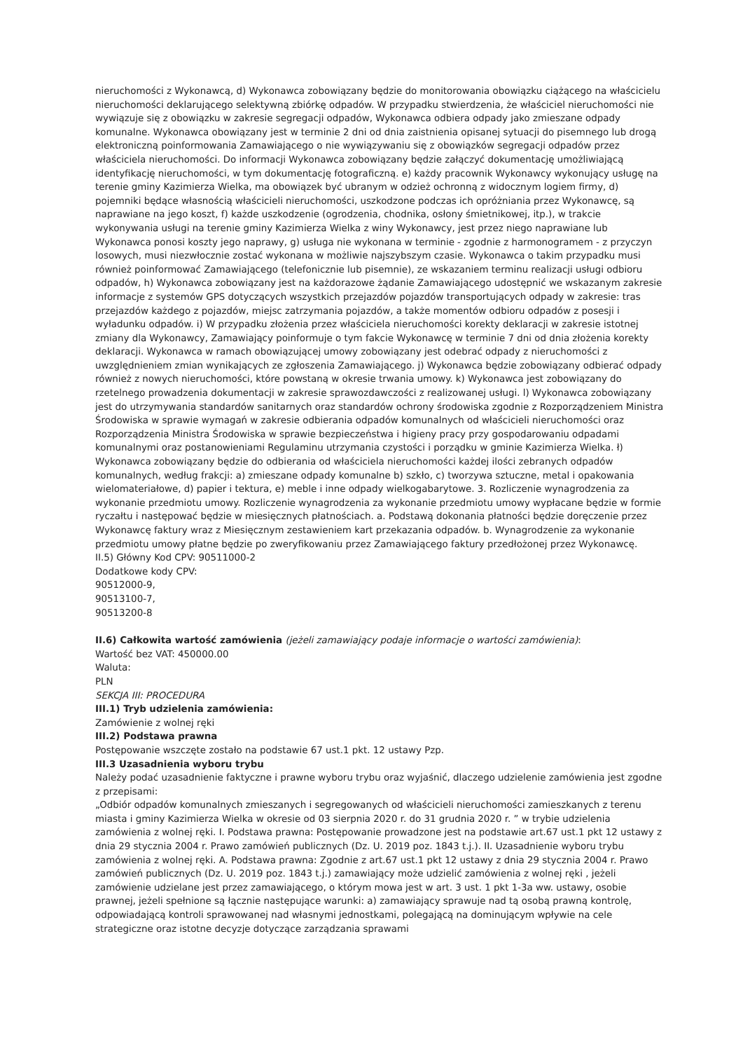nieruchomości z Wykonawcą, d) Wykonawca zobowiązany będzie do monitorowania obowiązku ciążącego na właścicielu nieruchomości deklarującego selektywną zbiórkę odpadów. W przypadku stwierdzenia, że właściciel nieruchomości nie wywiązuje się z obowiązku w zakresie segregacji odpadów, Wykonawca odbiera odpady jako zmieszane odpady komunalne. Wykonawca obowiązany jest w terminie 2 dni od dnia zaistnienia opisanej sytuacji do pisemnego lub drogą elektroniczną poinformowania Zamawiającego o nie wywiązywaniu się z obowiązków segregacji odpadów przez właściciela nieruchomości. Do informacji Wykonawca zobowiązany będzie załączyć dokumentację umożliwiającą identyfikację nieruchomości, w tym dokumentację fotograficzną. e) każdy pracownik Wykonawcy wykonujący usługę na terenie gminy Kazimierza Wielka, ma obowiązek być ubranym w odzież ochronną z widocznym logiem firmy, d) pojemniki będące własnością właścicieli nieruchomości, uszkodzone podczas ich opróżniania przez Wykonawcę, są naprawiane na jego koszt, f) każde uszkodzenie (ogrodzenia, chodnika, osłony śmietnikowej, itp.), w trakcie wykonywania usługi na terenie gminy Kazimierza Wielka z winy Wykonawcy, jest przez niego naprawiane lub Wykonawca ponosi koszty jego naprawy, g) usługa nie wykonana w terminie - zgodnie z harmonogramem - z przyczyn losowych, musi niezwłocznie zostać wykonana w możliwie najszybszym czasie. Wykonawca o takim przypadku musi również poinformować Zamawiającego (telefonicznie lub pisemnie), ze wskazaniem terminu realizacji usługi odbioru odpadów, h) Wykonawca zobowiązany jest na każdorazowe żądanie Zamawiającego udostępnić we wskazanym zakresie informacje z systemów GPS dotyczących wszystkich przejazdów pojazdów transportujących odpady w zakresie: tras przejazdów każdego z pojazdów, miejsc zatrzymania pojazdów, a także momentów odbioru odpadów z posesji i wyładunku odpadów. i) W przypadku złożenia przez właściciela nieruchomości korekty deklaracji w zakresie istotnej zmiany dla Wykonawcy, Zamawiający poinformuje o tym fakcie Wykonawcę w terminie 7 dni od dnia złożenia korekty deklaracji. Wykonawca w ramach obowiązującej umowy zobowiązany jest odebrać odpady z nieruchomości z uwzględnieniem zmian wynikających ze zgłoszenia Zamawiającego. j) Wykonawca będzie zobowiązany odbierać odpady również z nowych nieruchomości, które powstaną w okresie trwania umowy. k) Wykonawca jest zobowiązany do rzetelnego prowadzenia dokumentacji w zakresie sprawozdawczości z realizowanej usługi. l) Wykonawca zobowiązany jest do utrzymywania standardów sanitarnych oraz standardów ochrony środowiska zgodnie z Rozporządzeniem Ministra Środowiska w sprawie wymagań w zakresie odbierania odpadów komunalnych od właścicieli nieruchomości oraz Rozporządzenia Ministra Środowiska w sprawie bezpieczeństwa i higieny pracy przy gospodarowaniu odpadami komunalnymi oraz postanowieniami Regulaminu utrzymania czystości i porządku w gminie Kazimierza Wielka. ł) Wykonawca zobowiązany będzie do odbierania od właściciela nieruchomości każdej ilości zebranych odpadów komunalnych, według frakcji: a) zmieszane odpady komunalne b) szkło, c) tworzywa sztuczne, metal i opakowania wielomateriałowe, d) papier i tektura, e) meble i inne odpady wielkogabarytowe. 3. Rozliczenie wynagrodzenia za wykonanie przedmiotu umowy. Rozliczenie wynagrodzenia za wykonanie przedmiotu umowy wypłacane będzie w formie ryczałtu i następować będzie w miesięcznych płatnościach. a. Podstawą dokonania płatności będzie doręczenie przez Wykonawcę faktury wraz z Miesięcznym zestawieniem kart przekazania odpadów. b. Wynagrodzenie za wykonanie przedmiotu umowy płatne będzie po zweryfikowaniu przez Zamawiającego faktury przedłożonej przez Wykonawcę.
II.5) Główny Kod CPV: 90511000-2
Dodatkowe kody CPV:
90512000-9,
90513100-7,
90513200-8
II.6) Całkowita wartość zamówienia (jeżeli zamawiający podaje informacje o wartości zamówienia):
Wartość bez VAT: 450000.00
Waluta:
PLN
SEKCJA III: PROCEDURA
III.1) Tryb udzielenia zamówienia:
Zamówienie z wolnej ręki
III.2) Podstawa prawna
Postępowanie wszczęte zostało na podstawie 67 ust.1 pkt. 12 ustawy Pzp.
III.3 Uzasadnienia wyboru trybu
Należy podać uzasadnienie faktyczne i prawne wyboru trybu oraz wyjaśnić, dlaczego udzielenie zamówienia jest zgodne z przepisami:
„Odbiór odpadów komunalnych zmieszanych i segregowanych od właścicieli nieruchomości zamieszkanych z terenu miasta i gminy Kazimierza Wielka w okresie od 03 sierpnia 2020 r. do 31 grudnia 2020 r. ” w trybie udzielenia zamówienia z wolnej ręki. I. Podstawa prawna: Postępowanie prowadzone jest na podstawie art.67 ust.1 pkt 12 ustawy z dnia 29 stycznia 2004 r. Prawo zamówień publicznych (Dz. U. 2019 poz. 1843 t.j.). II. Uzasadnienie wyboru trybu zamówienia z wolnej ręki. A. Podstawa prawna: Zgodnie z art.67 ust.1 pkt 12 ustawy z dnia 29 stycznia 2004 r. Prawo zamówień publicznych (Dz. U. 2019 poz. 1843 t.j.) zamawiający może udzielić zamówienia z wolnej ręki , jeżeli zamówienie udzielane jest przez zamawiającego, o którym mowa jest w art. 3 ust. 1 pkt 1-3a ww. ustawy, osobie prawnej, jeżeli spełnione są łącznie następujące warunki: a) zamawiający sprawuje nad tą osobą prawną kontrolę, odpowiadającą kontroli sprawowanej nad własnymi jednostkami, polegającą na dominującym wpływie na cele strategiczne oraz istotne decyzje dotyczące zarządzania sprawami